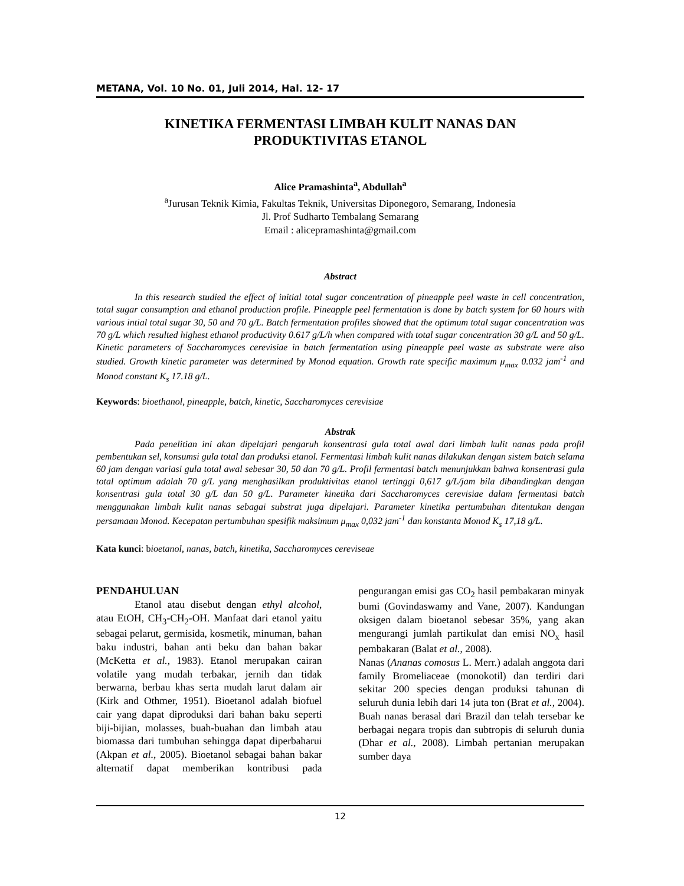METANA, Vol. 10 No. 01, Juli 2014, Hal. 12- 17
KINETIKA FERMENTASI LIMBAH KULIT NANAS DAN
PRODUKTIVITAS ETANOL
Alice Pramashinta<sup>a</sup>, Abdullah<sup>a</sup>
<sup>a</sup> Jurusan Teknik Kimia, Fakultas Teknik, Universitas Diponegoro, Semarang, Indonesia
Jl. Prof Sudharto Tembalang Semarang
Email : alicepramashinta@gmail.com
Abstract
In this research studied the effect of initial total sugar concentration of pineapple peel waste in cell concentration, total sugar consumption and ethanol production profile. Pineapple peel fermentation is done by batch system for 60 hours with various intial total sugar 30, 50 and 70 g/L. Batch fermentation profiles showed that the optimum total sugar concentration was 70 g/L which resulted highest ethanol productivity 0.617 g/L/h when compared with total sugar concentration 30 g/L and 50 g/L. Kinetic parameters of Saccharomyces cerevisiae in batch fermentation using pineapple peel waste as substrate were also studied. Growth kinetic parameter was determined by Monod equation. Growth rate specific maximum μ<sub>max</sub> 0.032 jam<sup>-1</sup> and Monod constant K<sub>s</sub> 17.18 g/L.
Keywords: bioethanol, pineapple, batch, kinetic, Saccharomyces cerevisiae
Abstrak
Pada penelitian ini akan dipelajari pengaruh konsentrasi gula total awal dari limbah kulit nanas pada profil pembentukan sel, konsumsi gula total dan produksi etanol. Fermentasi limbah kulit nanas dilakukan dengan sistem batch selama 60 jam dengan variasi gula total awal sebesar 30, 50 dan 70 g/L. Profil fermentasi batch menunjukkan bahwa konsentrasi gula total optimum adalah 70 g/L yang menghasilkan produktivitas etanol tertinggi 0,617 g/L/jam bila dibandingkan dengan konsentrasi gula total 30 g/L dan 50 g/L. Parameter kinetika dari Saccharomyces cerevisiae dalam fermentasi batch menggunakan limbah kulit nanas sebagai substrat juga dipelajari. Parameter kinetika pertumbuhan ditentukan dengan persamaan Monod. Kecepatan pertumbuhan spesifik maksimum μ<sub>max</sub> 0,032 jam<sup>-1</sup> dan konstanta Monod K<sub>s</sub> 17,18 g/L.
Kata kunci: bioetanol, nanas, batch, kinetika, Saccharomyces cereviseae
PENDAHULUAN
Etanol atau disebut dengan ethyl alcohol, atau EtOH, CH<sub>3</sub>-CH<sub>2</sub>-OH. Manfaat dari etanol yaitu sebagai pelarut, germisida, kosmetik, minuman, bahan baku industri, bahan anti beku dan bahan bakar (McKetta et al., 1983). Etanol merupakan cairan volatile yang mudah terbakar, jernih dan tidak berwarna, berbau khas serta mudah larut dalam air (Kirk and Othmer, 1951). Bioetanol adalah biofuel cair yang dapat diproduksi dari bahan baku seperti biji-bijian, molasses, buah-buahan dan limbah atau biomassa dari tumbuhan sehingga dapat diperbaharui (Akpan et al., 2005). Bioetanol sebagai bahan bakar alternatif dapat memberikan kontribusi pada pengurangan emisi gas CO<sub>2</sub> hasil pembakaran minyak bumi (Govindaswamy and Vane, 2007). Kandungan oksigen dalam bioetanol sebesar 35%, yang akan mengurangi jumlah partikulat dan emisi NO<sub>x</sub> hasil pembakaran (Balat et al., 2008).
Nanas (Ananas comosus L. Merr.) adalah anggota dari family Bromeliaceae (monokotil) dan terdiri dari sekitar 200 species dengan produksi tahunan di seluruh dunia lebih dari 14 juta ton (Brat et al., 2004). Buah nanas berasal dari Brazil dan telah tersebar ke berbagai negara tropis dan subtropis di seluruh dunia (Dhar et al., 2008). Limbah pertanian merupakan sumber daya
12